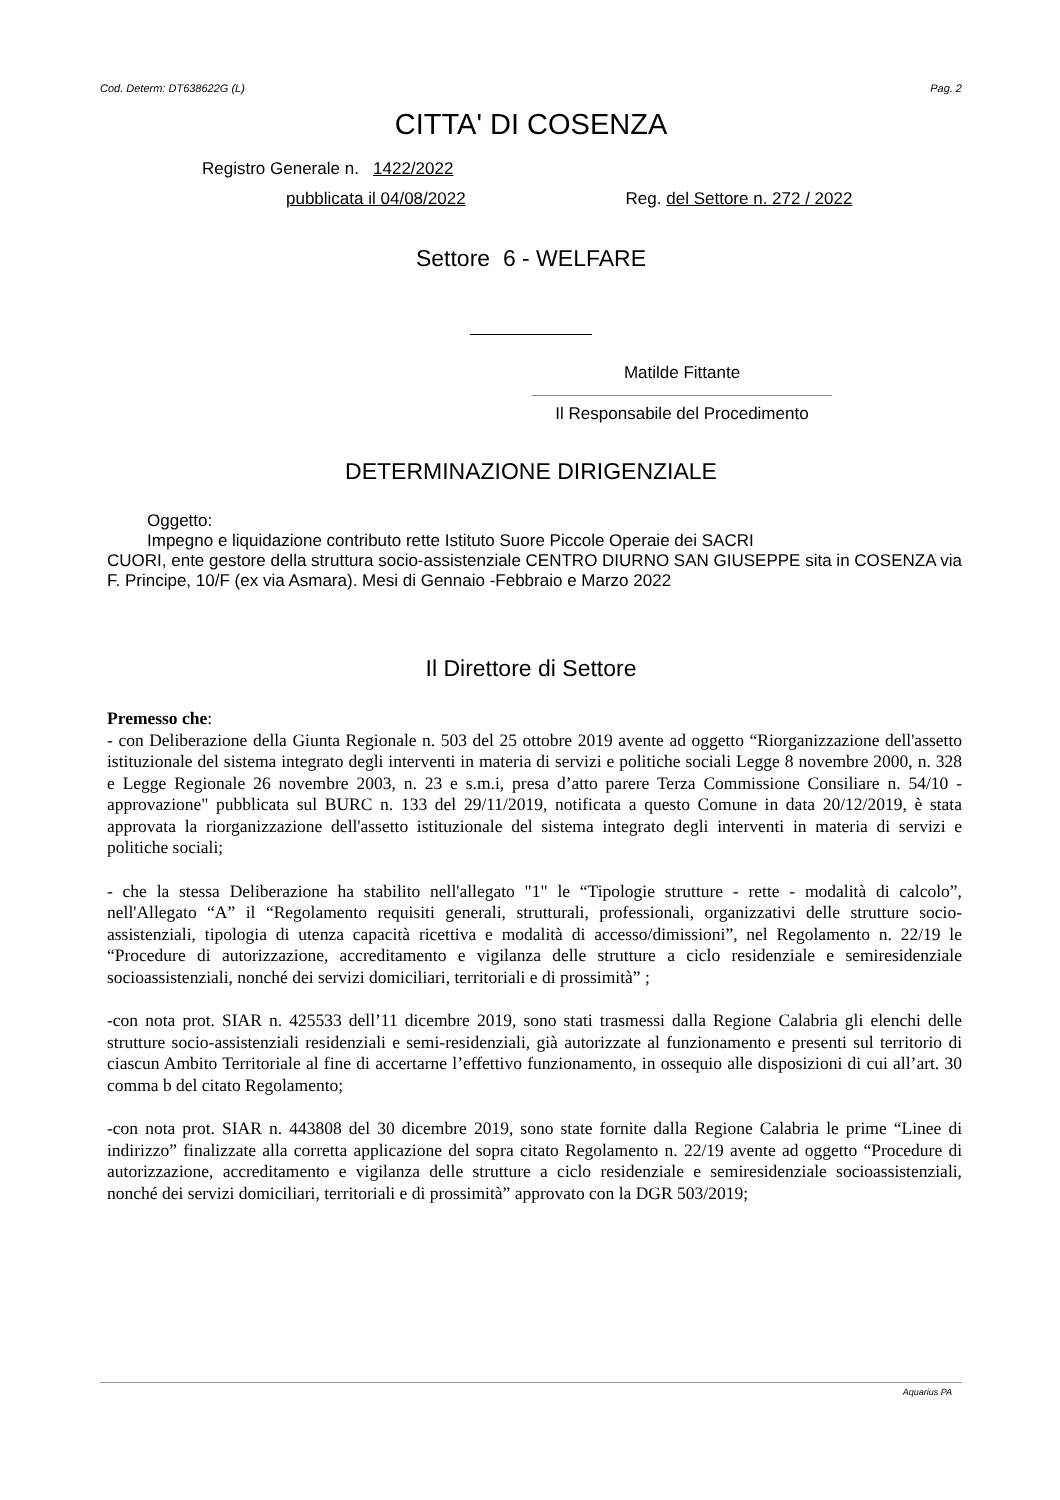Cod. Determ: DT638622G (L) Pag. 2
CITTA' DI COSENZA
Registro Generale n. 1422/2022
pubblicata il 04/08/2022 Reg. del Settore n. 272 / 2022
Settore 6 - WELFARE
Matilde Fittante
Il Responsabile del Procedimento
DETERMINAZIONE DIRIGENZIALE
Oggetto:
Impegno e liquidazione contributo rette Istituto Suore Piccole Operaie dei SACRI
CUORI, ente gestore della struttura socio-assistenziale CENTRO DIURNO SAN GIUSEPPE sita in COSENZA via F. Principe, 10/F (ex via Asmara). Mesi di Gennaio -Febbraio e Marzo 2022
Il Direttore di Settore
Premesso che:
- con Deliberazione della Giunta Regionale n. 503 del 25 ottobre 2019 avente ad oggetto “Riorganizzazione dell'assetto istituzionale del sistema integrato degli interventi in materia di servizi e politiche sociali Legge 8 novembre 2000, n. 328 e Legge Regionale 26 novembre 2003, n. 23 e s.m.i, presa d’atto parere Terza Commissione Consiliare n. 54/10 - approvazione" pubblicata sul BURC n. 133 del 29/11/2019, notificata a questo Comune in data 20/12/2019, è stata approvata la riorganizzazione dell'assetto istituzionale del sistema integrato degli interventi in materia di servizi e politiche sociali;
- che la stessa Deliberazione ha stabilito nell'allegato "1" le “Tipologie strutture - rette - modalità di calcolo”, nell'Allegato “A” il “Regolamento requisiti generali, strutturali, professionali, organizzativi delle strutture socio-assistenziali, tipologia di utenza capacità ricettiva e modalità di accesso/dimissioni”, nel Regolamento n. 22/19 le “Procedure di autorizzazione, accreditamento e vigilanza delle strutture a ciclo residenziale e semiresidenziale socioassistenziali, nonché dei servizi domiciliari, territoriali e di prossimità” ;
-con nota prot. SIAR n. 425533 dell’11 dicembre 2019, sono stati trasmessi dalla Regione Calabria gli elenchi delle strutture socio-assistenziali residenziali e semi-residenziali, già autorizzate al funzionamento e presenti sul territorio di ciascun Ambito Territoriale al fine di accertarne l’effettivo funzionamento, in ossequio alle disposizioni di cui all’art. 30 comma b del citato Regolamento;
-con nota prot. SIAR n. 443808 del 30 dicembre 2019, sono state fornite dalla Regione Calabria le prime “Linee di indirizzo” finalizzate alla corretta applicazione del sopra citato Regolamento n. 22/19 avente ad oggetto “Procedure di autorizzazione, accreditamento e vigilanza delle strutture a ciclo residenziale e semiresidenziale socioassistenziali, nonché dei servizi domiciliari, territoriali e di prossimità” approvato con la DGR 503/2019;
Aquarius PA